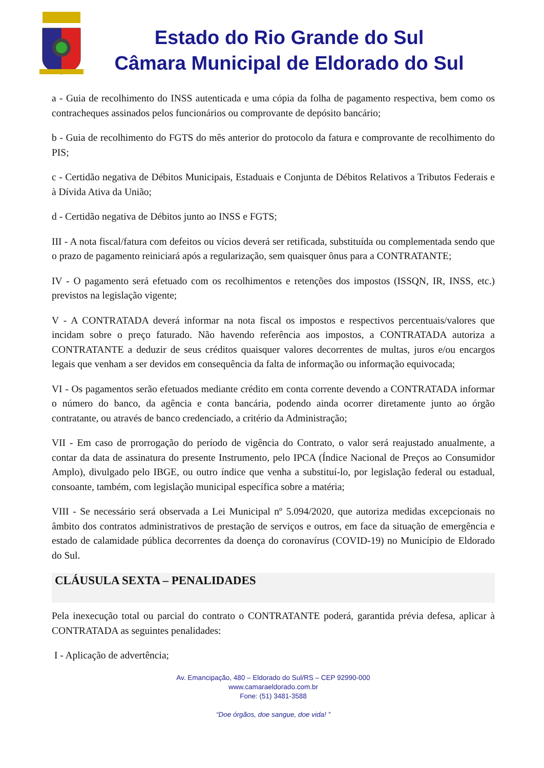Estado do Rio Grande do Sul
Câmara Municipal de Eldorado do Sul
a - Guia de recolhimento do INSS autenticada e uma cópia da folha de pagamento respectiva, bem como os contracheques assinados pelos funcionários ou comprovante de depósito bancário;
b - Guia de recolhimento do FGTS do mês anterior do protocolo da fatura e comprovante de recolhimento do PIS;
c - Certidão negativa de Débitos Municipais, Estaduais e Conjunta de Débitos Relativos a Tributos Federais e à Dívida Ativa da União;
d - Certidão negativa de Débitos junto ao INSS e FGTS;
III - A nota fiscal/fatura com defeitos ou vícios deverá ser retificada, substituída ou complementada sendo que o prazo de pagamento reiniciará após a regularização, sem quaisquer ônus para a CONTRATANTE;
IV - O pagamento será efetuado com os recolhimentos e retenções dos impostos (ISSQN, IR, INSS, etc.) previstos na legislação vigente;
V - A CONTRATADA deverá informar na nota fiscal os impostos e respectivos percentuais/valores que incidam sobre o preço faturado. Não havendo referência aos impostos, a CONTRATADA autoriza a CONTRATANTE a deduzir de seus créditos quaisquer valores decorrentes de multas, juros e/ou encargos legais que venham a ser devidos em consequência da falta de informação ou informação equivocada;
VI - Os pagamentos serão efetuados mediante crédito em conta corrente devendo a CONTRATADA informar o número do banco, da agência e conta bancária, podendo ainda ocorrer diretamente junto ao órgão contratante, ou através de banco credenciado, a critério da Administração;
VII - Em caso de prorrogação do período de vigência do Contrato, o valor será reajustado anualmente, a contar da data de assinatura do presente Instrumento, pelo IPCA (Índice Nacional de Preços ao Consumidor Amplo), divulgado pelo IBGE, ou outro índice que venha a substituí-lo, por legislação federal ou estadual, consoante, também, com legislação municipal específica sobre a matéria;
VIII - Se necessário será observada a Lei Municipal nº 5.094/2020, que autoriza medidas excepcionais no âmbito dos contratos administrativos de prestação de serviços e outros, em face da situação de emergência e estado de calamidade pública decorrentes da doença do coronavírus (COVID-19) no Município de Eldorado do Sul.
CLÁUSULA SEXTA – PENALIDADES
Pela inexecução total ou parcial do contrato o CONTRATANTE poderá, garantida prévia defesa, aplicar à CONTRATADA as seguintes penalidades:
I - Aplicação de advertência;
Av. Emancipação, 480 – Eldorado do Sul/RS – CEP 92990-000
www.camaraeldorado.com.br
Fone: (51) 3481-3588
“Doe órgãos, doe sangue, doe vida! ”